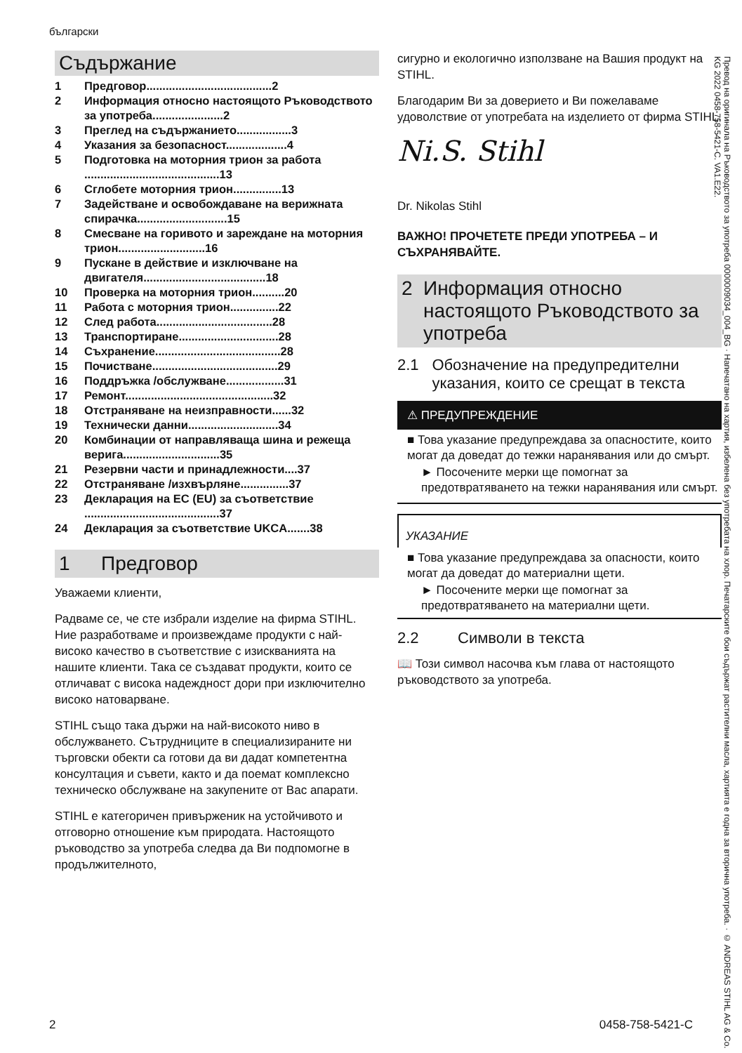български
Съдържание
| 1 | Предговор.......................................2 |
| 2 | Информация относно настоящото Ръководството за употреба......................2 |
| 3 | Преглед на съдържанието.................3 |
| 4 | Указания за безопасност...................4 |
| 5 | Подготовка на моторния трион за работа ..........................................13 |
| 6 | Сглобете моторния трион...............13 |
| 7 | Задействане и освобождаване на верижната спирачка............................15 |
| 8 | Смесване на горивото и зареждане на моторния трион...........................16 |
| 9 | Пускане в действие и изключване на двигателя......................................18 |
| 10 | Проверка на моторния трион..........20 |
| 11 | Работа с моторния трион...............22 |
| 12 | След работа....................................28 |
| 13 | Транспортиране...............................28 |
| 14 | Съхранение.......................................28 |
| 15 | Почистване.......................................29 |
| 16 | Поддръжка /обслужване..................31 |
| 17 | Ремонт..............................................32 |
| 18 | Отстраняване на неизправности......32 |
| 19 | Технически данни............................34 |
| 20 | Комбинации от направляваща шина и режеща верига..............................35 |
| 21 | Резервни части и принадлежности....37 |
| 22 | Отстраняване /изхвърляне...............37 |
| 23 | Декларация на ЕС (EU) за съответствие ..........................................37 |
| 24 | Декларация за съответствие UKCA.......38 |
1 Предговор
Уважаеми клиенти,
Радваме се, че сте избрали изделие на фирма STIHL. Ние разработваме и произвеждаме продукти с най-високо качество в съответствие с изискванията на нашите клиенти. Така се създават продукти, които се отличават с висока надеждност дори при изключително високо натоварване.
STIHL също така държи на най-високото ниво в обслужването. Сътрудниците в специализираните ни търговски обекти са готови да ви дадат компетентна консултация и съвети, както и да поемат комплексно техническо обслужване на закупените от Вас апарати.
STIHL е категоричен привърженик на устойчивото и отговорно отношение към природата. Настоящото ръководство за употреба следва да Ви подпомогне в продължителното,
сигурно и екологично използване на Вашия продукт на STIHL.
Благодарим Ви за доверието и Ви пожелаваме удоволствие от употребата на изделието от фирма STIHL.
Ni.S. Stihl
Dr. Nikolas Stihl
ВАЖНО! ПРОЧЕТЕТЕ ПРЕДИ УПОТРЕБА – И СЪХРАНЯВАЙТЕ.
2 Информация относно настоящото Ръководството за употреба
2.1 Обозначение на предупредителни указания, които се срещат в текста
⚠ ПРЕДУПРЕЖДЕНИЕ
■ Това указание предупреждава за опасностите, които могат да доведат до тежки наранявания или до смърт.
► Посочените мерки ще помогнат за предотвратяването на тежки наранявания или смърт.
УКАЗАНИЕ
■ Това указание предупреждава за опасности, които могат да доведат до материални щети.
► Посочените мерки ще помогнат за предотвратяването на материални щети.
2.2 Символи в текста
📖 Този символ насочва към глава от настоящото ръководството за употреба.
Превод на оригинала на Ръководството за употреба 0000009034_004_BG · Напечатано на хартия, избелена без употребата на хлор. Печатарските бои съдържат растителни масла, хартията е годна за вторична употреба. · © ANDREAS STIHL AG & Co. KG 2022 0458-758-5421-C. VA1.E22.
2 0458-758-5421-C